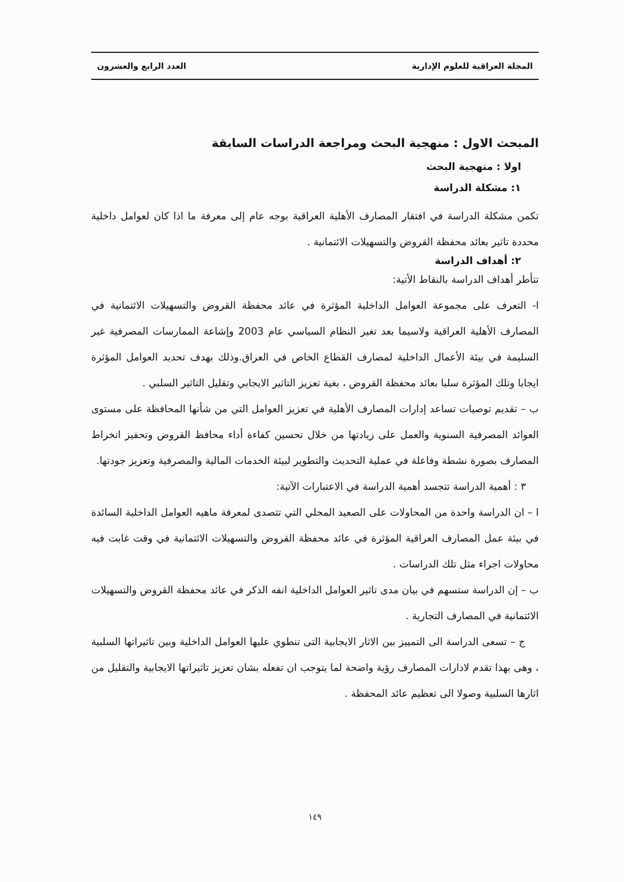المجلة العراقية للعلوم الإدارية العدد الرابع والعشرون
المبحث الاول : منهجية البحث ومراجعة الدراسات السابقة
اولا : منهجية البحث
١: مشكلة الدراسة
تكمن مشكلة الدراسة في افتقار المصارف الأهلية العراقية بوجه عام إلى معرفة ما اذا كان لعوامل داخلية محددة تاثير بعائد محفظة القروض والتسهيلات الائتمانية .
٢: أهداف الدراسة
تتأطر أهداف الدراسة بالنقاط الأتية:
ا- التعرف على مجموعة العوامل الداخلية المؤثرة في عائد محفظة القروض والتسهيلات الائتمانية في المصارف الأهلية العراقية ولاسيما بعد تغير النظام السياسي عام 2003 وإشاعة الممارسات المصرفية غير السليمة في بيئة الأعمال الداخلية لمصارف القطاع الخاص في العراق.وذلك بهدف تحديد العوامل المؤثرة ايجابا وتلك المؤثرة سلبا بعائد محفظة القروض ، بغية تعزيز التاثير الايجابي وتقليل التاثير السلبي .
ب – تقديم توصيات تساعد إدارات المصارف الأهلية في تعزيز العوامل التي من شأنها المحافظة على مستوى العوائد المصرفية السنوية والعمل على زيادتها من خلال تحسين كفاءة أداء محافظ القروض وتحفيز انخراط المصارف بصورة نشطة وفاعلة في عملية التحديث والتطوير لبيئة الخدمات المالية والمصرفية وتعزيز جودتها.
٣ : أهمية الدراسة تتجسد أهمية الدراسة في الاعتبارات الآتية:
ا – ان الدراسة واحدة من المحاولات على الصعيد المحلي التي تتصدى لمعرفة ماهيه العوامل الداخلية السائدة في بيئة عمل المصارف العراقية المؤثرة في عائد محفظة القروض والتسهيلات الائتمانية في وقت غابت فيه محاولات اجراء مثل تلك الدراسات .
ب – إن الدراسة ستسهم في بيان مدى تاثير العوامل الداخلية انفه الذكر في عائد محفظة القروض والتسهيلات الائتمانية في المصارف التجارية .
ج – تسعى الدراسة الى التمييز بين الاثار الايجابية التى تنطوي عليها العوامل الداخلية وبين تاثيراتها السلبية ، وهى بهذا تقدم لادارات المصارف رؤية واضحة لما يتوجب ان تفعله بشان تعزيز تاثيراتها الايجابية والتقليل من اثارها السلبية وصولا الى تعظيم عائد المحفظة .
١٤٩